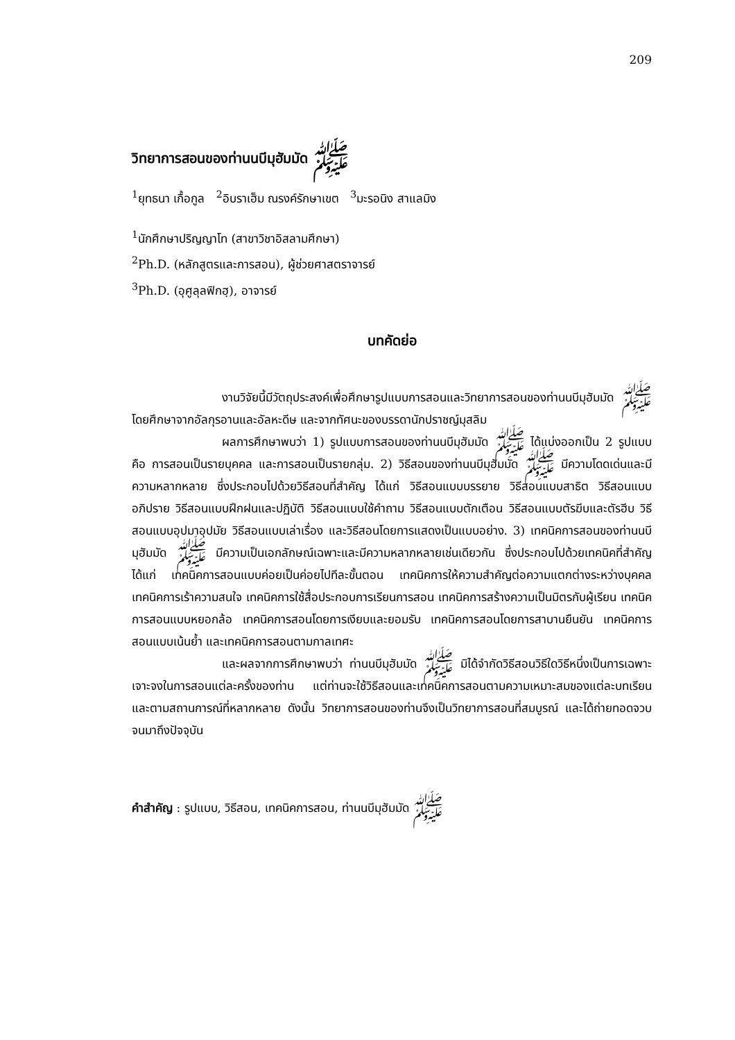209
วิทยาการสอนของท่านนบีมุฮัมมัด ﷺ
<sup>1</sup> ยุทธนา เกื้อกูล <sup>2</sup>อิบราเฮ็ม ณรงค์รักษาเขต <sup>3</sup>มะรอนิง สาแลมิง
<sup>1</sup> นักศึกษาปริญญาโท (สาขาวิชาอิสลามศึกษา)
<sup>2</sup> Ph.D. (หลักสูตรและการสอน), ผู้ช่วยศาสตราจารย์
<sup>3</sup> Ph.D. (อุศูลุลฟิกฮฺ), อาจารย์
บทคัดย่อ
งานวิจัยนี้มีวัตถุประสงค์เพื่อศึกษารูปแบบการสอนและวิทยาการสอนของท่านนบีมุฮัมมัด ﷺ โดยศึกษาจากอัลกุรอานและอัลหะดีษ และจากทัศนะของบรรดานักปราชญ์มุสลิม
ผลการศึกษาพบว่า 1) รูปแบบการสอนของท่านนบีมุฮัมมัด ﷺ ได้แบ่งออกเป็น 2 รูปแบบ คือ การสอนเป็นรายบุคคล และการสอนเป็นรายกลุ่ม. 2) วิธีสอนของท่านนบีมุฮัมมัด ﷺ มีความโดดเด่นและมีความหลากหลาย ซึ่งประกอบไปด้วยวิธีสอนที่สำคัญ ได้แก่ วิธีสอนแบบบรรยาย วิธีสอนแบบสาธิต วิธีสอนแบบอภิปราย วิธีสอนแบบฝึกฝนและปฏิบัติ วิธีสอนแบบใช้คำถาม วิธีสอนแบบตักเตือน วิธีสอนแบบตัรฆีบและตัรฮีบ วิธีสอนแบบอุปมาอุปมัย วิธีสอนแบบเล่าเรื่อง และวิธีสอนโดยการแสดงเป็นแบบอย่าง. 3) เทคนิคการสอนของท่านนบีมุฮัมมัด ﷺ มีความเป็นเอกลักษณ์เฉพาะและมีความหลากหลายเช่นเดียวกัน ซึ่งประกอบไปด้วยเทคนิคที่สำคัญ ได้แก่ เทคนิคการสอนแบบค่อยเป็นค่อยไปทีละขั้นตอน เทคนิคการให้ความสำคัญต่อความแตกต่างระหว่างบุคคล เทคนิคการเร้าความสนใจ เทคนิคการใช้สื่อประกอบการเรียนการสอน เทคนิคการสร้างความเป็นมิตรกับผู้เรียน เทคนิคการสอนแบบหยอกล้อ เทคนิคการสอนโดยการเงียบและยอมรับ เทคนิคการสอนโดยการสาบานยืนยัน เทคนิคการสอนแบบเน้นย้ำ และเทคนิคการสอนตามกาลเทศะ
และผลจากการศึกษาพบว่า ท่านนบีมุฮัมมัด ﷺ มิได้จำกัดวิธีสอนวิธีใดวิธีหนึ่งเป็นการเฉพาะเจาะจงในการสอนแต่ละครั้งของท่าน แต่ท่านจะใช้วิธีสอนและเทคนิคการสอนตามความเหมาะสมของแต่ละบทเรียน และตามสถานการณ์ที่หลากหลาย ดังนั้น วิทยาการสอนของท่านจึงเป็นวิทยาการสอนที่สมบูรณ์ และได้ถ่ายทอดจวบจนมาถึงปัจจุบัน
คำสำคัญ : รูปแบบ, วิธีสอน, เทคนิคการสอน, ท่านนบีมุฮัมมัด ﷺ